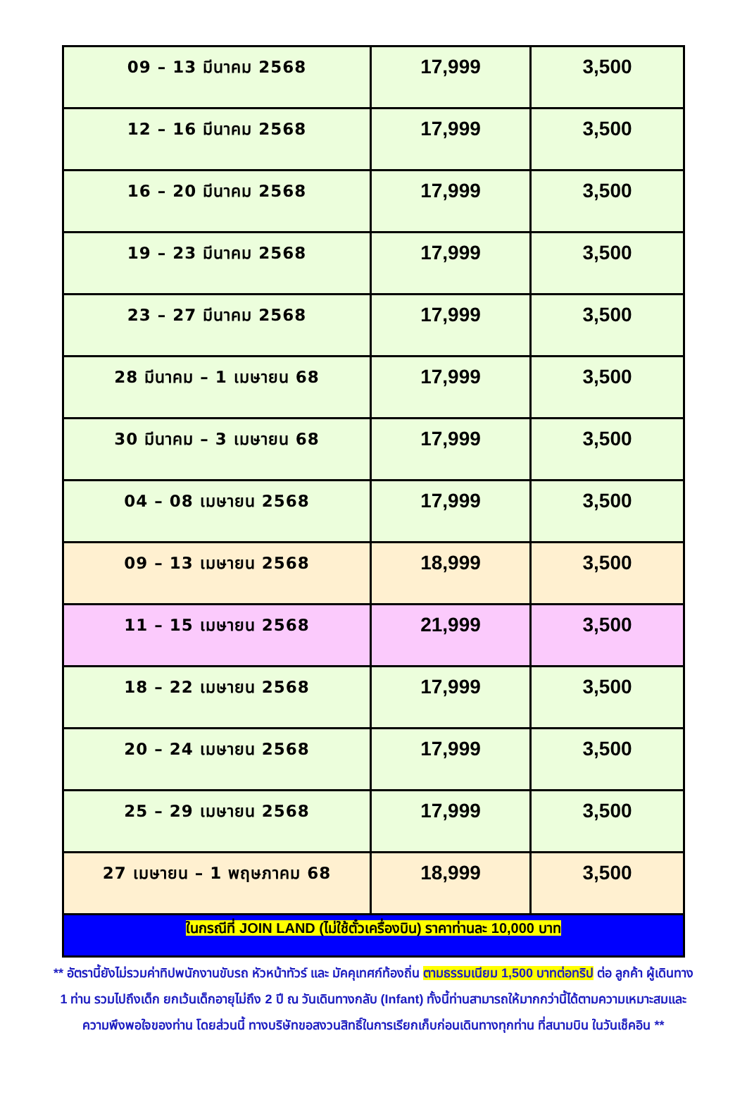| 09 – 13 มีนาคม 2568 | 17,999 | 3,500 |
| 12 – 16 มีนาคม 2568 | 17,999 | 3,500 |
| 16 – 20 มีนาคม 2568 | 17,999 | 3,500 |
| 19 – 23 มีนาคม 2568 | 17,999 | 3,500 |
| 23 – 27 มีนาคม 2568 | 17,999 | 3,500 |
| 28 มีนาคม – 1 เมษายน 68 | 17,999 | 3,500 |
| 30 มีนาคม – 3 เมษายน 68 | 17,999 | 3,500 |
| 04 – 08 เมษายน 2568 | 17,999 | 3,500 |
| 09 – 13 เมษายน 2568 | 18,999 | 3,500 |
| 11 – 15 เมษายน 2568 | 21,999 | 3,500 |
| 18 – 22 เมษายน 2568 | 17,999 | 3,500 |
| 20 – 24 เมษายน 2568 | 17,999 | 3,500 |
| 25 – 29 เมษายน 2568 | 17,999 | 3,500 |
| 27 เมษายน – 1 พฤษภาคม 68 | 18,999 | 3,500 |
| ในกรณีที่ JOIN LAND (ไม่ใช้ตั๋วเครื่องบิน) ราคาท่านละ 10,000 บาท | | |
** อัตรานี้ยังไม่รวมค่าทิปพนักงานขับรถ หัวหน้าทัวร์ และ มัคคุเทศก์ท้องถิ่น ตามธรรมเนียม 1,500 บาทต่อทริป ต่อ ลูกค้า ผู้เดินทาง 1 ท่าน รวมไปถึงเด็ก ยกเว้นเด็กอายุไม่ถึง 2 ปี ณ วันเดินทางกลับ (Infant) ทั้งนี้ท่านสามารถให้มากกว่านี้ได้ตามความเหมาะสมและความพึงพอใจของท่าน โดยส่วนนี้ ทางบริษัทขอสงวนสิทธิ์ในการเรียกเก็บก่อนเดินทางทุกท่าน ที่สนามบิน ในวันเช็คอิน **